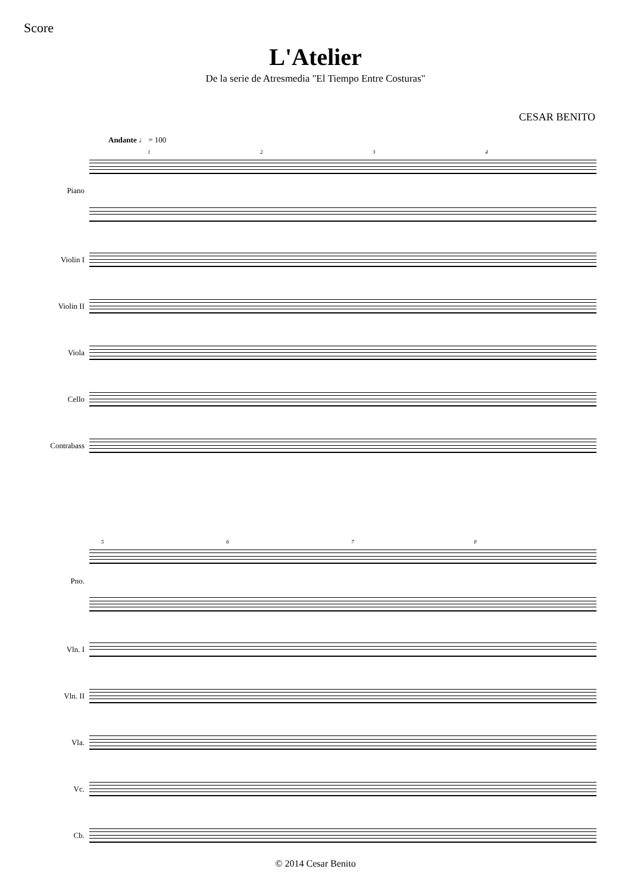Score
L'Atelier
De la serie de Atresmedia "El Tiempo Entre Costuras"
CESAR BENITO
Andante ♩ = 100
1 2 3 4
Piano
Violin I
Violin II
Viola
Cello
Contrabass
5 6 7 8
Pno.
Vln. I
Vln. II
Vla.
Vc.
Cb.
© 2014 Cesar Benito